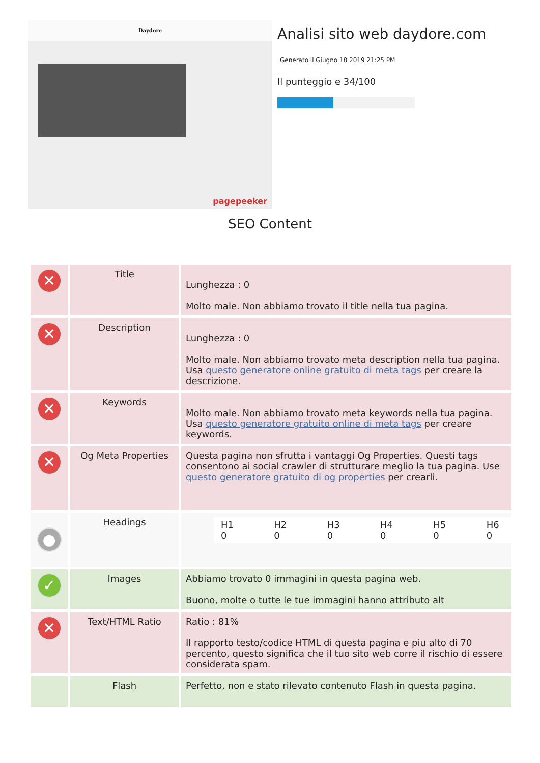Daydore
pagepeeker
Analisi sito web daydore.com
Generato il Giugno 18 2019 21:25 PM
Il punteggio e 34/100
SEO Content
| ✕ | Title | Lunghezza : 0 Molto male. Non abbiamo trovato il title nella tua pagina. |
| ✕ | Description | Lunghezza : 0 Molto male. Non abbiamo trovato meta description nella tua pagina. Usa questo generatore online gratuito di meta tags per creare la descrizione. |
| ✕ | Keywords | Molto male. Non abbiamo trovato meta keywords nella tua pagina. Usa questo generatore gratuito online di meta tags per creare keywords. |
| ✕ | Og Meta Properties | Questa pagina non sfrutta i vantaggi Og Properties. Questi tags consentono ai social crawler di strutturare meglio la tua pagina. Use questo generatore gratuito di og properties per crearli. |
| ● | Headings | / H1 0 / H2 0 / H3 0 / H4 0 / H5 0 / H6 0 / |
| ✓ | Images | Abbiamo trovato 0 immagini in questa pagina web. Buono, molte o tutte le tue immagini hanno attributo alt |
| ✕ | Text/HTML Ratio | Ratio : 81% Il rapporto testo/codice HTML di questa pagina e piu alto di 70 percento, questo significa che il tuo sito web corre il rischio di essere considerata spam. |
| | Flash | Perfetto, non e stato rilevato contenuto Flash in questa pagina. |